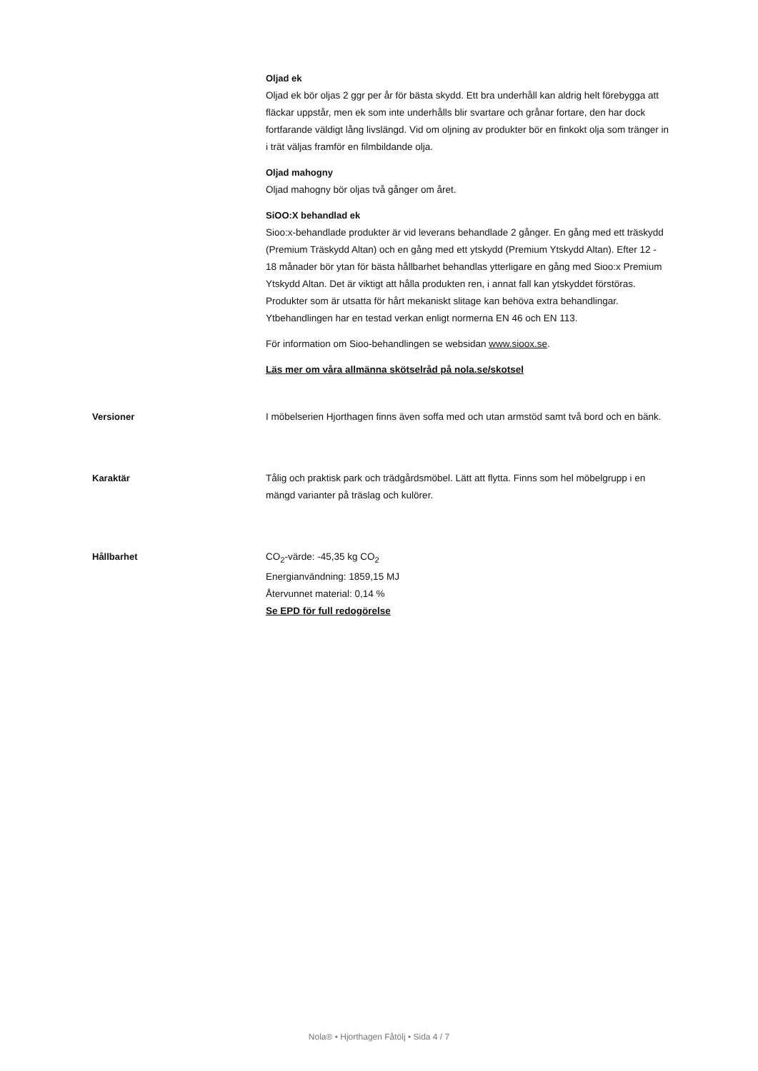Oljad ek
Oljad ek bör oljas 2 ggr per år för bästa skydd. Ett bra underhåll kan aldrig helt förebygga att fläckar uppstår, men ek som inte underhålls blir svartare och grånar fortare, den har dock fortfarande väldigt lång livslängd. Vid om oljning av produkter bör en finkokt olja som tränger in i trät väljas framför en filmbildande olja.
Oljad mahogny
Oljad mahogny bör oljas två gånger om året.
SiOO:X behandlad ek
Sioo:x-behandlade produkter är vid leverans behandlade 2 gånger. En gång med ett träskydd (Premium Träskydd Altan) och en gång med ett ytskydd (Premium Ytskydd Altan). Efter 12 - 18 månader bör ytan för bästa hållbarhet behandlas ytterligare en gång med Sioo:x Premium Ytskydd Altan. Det är viktigt att hålla produkten ren, i annat fall kan ytskyddet förstöras. Produkter som är utsatta för hårt mekaniskt slitage kan behöva extra behandlingar. Ytbehandlingen har en testad verkan enligt normerna EN 46 och EN 113.
För information om Sioo-behandlingen se websidan www.sioox.se.
Läs mer om våra allmänna skötselråd på nola.se/skotsel
Versioner I möbelserien Hjorthagen finns även soffa med och utan armstöd samt två bord och en bänk.
Karaktär Tålig och praktisk park och trädgårdsmöbel. Lätt att flytta. Finns som hel möbelgrupp i en mängd varianter på träslag och kulörer.
Hållbarhet CO<sub>2</sub>-värde: -45,35 kg CO<sub>2</sub>
Energianvändning: 1859,15 MJ
Återvunnet material: 0,14 %
Se EPD för full redogörelse
Nola® • Hjorthagen Fåtölj • Sida 4 / 7